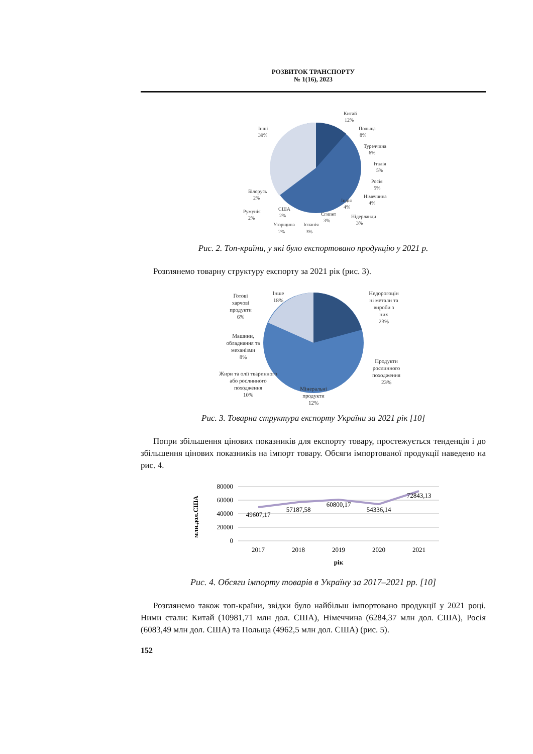РОЗВИТОК ТРАНСПОРТУ
№ 1(16), 2023
Китай
12%
Польща
8%
Туреччина
6%
Італія
5%
Росія
5%
Німеччина
4%
Індія
4%
Нідерланди
3%
Єгипет
3%
Іспанія
3%
Угорщина
2%
США
2%
Румунія
2%
Білорусь
2%
Інші
39%
Рис. 2. Топ-країни, у які було експортовано продукцію у 2021 р.
Розглянемо товарну структуру експорту за 2021 рік (рис. 3).
Недорогоцін
ні метали та
вироби з
них
23%
Продукти
рослинного
походження
23%
Мінеральні
продукти
12%
Жири та олії тваринного
або рослинного
походження
10%
Машини,
обладнання та
механізми
8%
Готові
харчові
продукти
6%
Інше
18%
Рис. 3. Товарна структура експорту України за 2021 рік [10]
Попри збільшення цінових показників для експорту товару, простежується тенденція і до збільшення цінових показників на імпорт товару. Обсяги імпортованої продукції наведено на рис. 4.
80000
60000
40000
20000
0
млн.дол.США
49607,17
57187,58
60800,17
54336,14
72843,13
2017
2018
2019
2020
2021
рік
Рис. 4. Обсяги імпорту товарів в Україну за 2017–2021 рр. [10]
Розглянемо також топ-країни, звідки було найбільш імпортовано продукції у 2021 році. Ними стали: Китай (10981,71 млн дол. США), Німеччина (6284,37 млн дол. США), Росія (6083,49 млн дол. США) та Польща (4962,5 млн дол. США) (рис. 5).
152